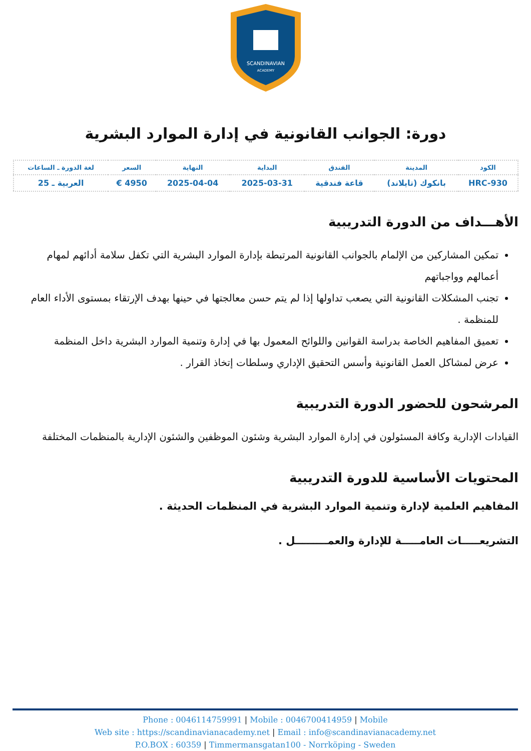SCANDINAVIAN
ACADEMY
دورة: الجوانب القانونية في إدارة الموارد البشرية
| الكود | المدينة | الفندق | البداية | النهاية | السعر | لغة الدورة ـ الساعات |
| HRC-930 | بانكوك (تايلاند) | قاعة فندقية | 2025-03-31 | 2025-04-04 | 4950 € | العربية ـ 25 |
الأهـــداف من الدورة التدريبية
تمكين المشاركين من الإلمام بالجوانب القانونية المرتبطة بإدارة الموارد البشرية التي تكفل سلامة أدائهم لمهام أعمالهم وواجباتهم
تجنب المشكلات القانونية التي يصعب تداولها إذا لم يتم حسن معالجتها في حينها بهدف الإرتقاء بمستوى الأداء العام للمنظمة .
تعميق المفاهيم الخاصة بدراسة القوانين واللوائح المعمول بها في إدارة وتنمية الموارد البشرية داخل المنظمة
عرض لمشاكل العمل القانونية وأسس التحقيق الإداري وسلطات إتخاذ القرار .
المرشحون للحضور الدورة التدريبية
القيادات الإدارية وكافة المسئولون في إدارة الموارد البشرية وشئون الموظفين والشئون الإدارية بالمنظمات المختلفة
المحتويات الأساسية للدورة التدريبية
المفاهيم العلمية لإدارة وتنمية الموارد البشرية في المنظمات الحديثة .
التشريعـــــات العامـــــة للإدارة والعمـــــــــل .
Phone : 0046114759991 | Mobile : 0046700414959 | Mobile
Web site : https://scandinavianacademy.net | Email : info@scandinavianacademy.net
P.O.BOX : 60359 | Timmermansgatan100 - Norrköping - Sweden